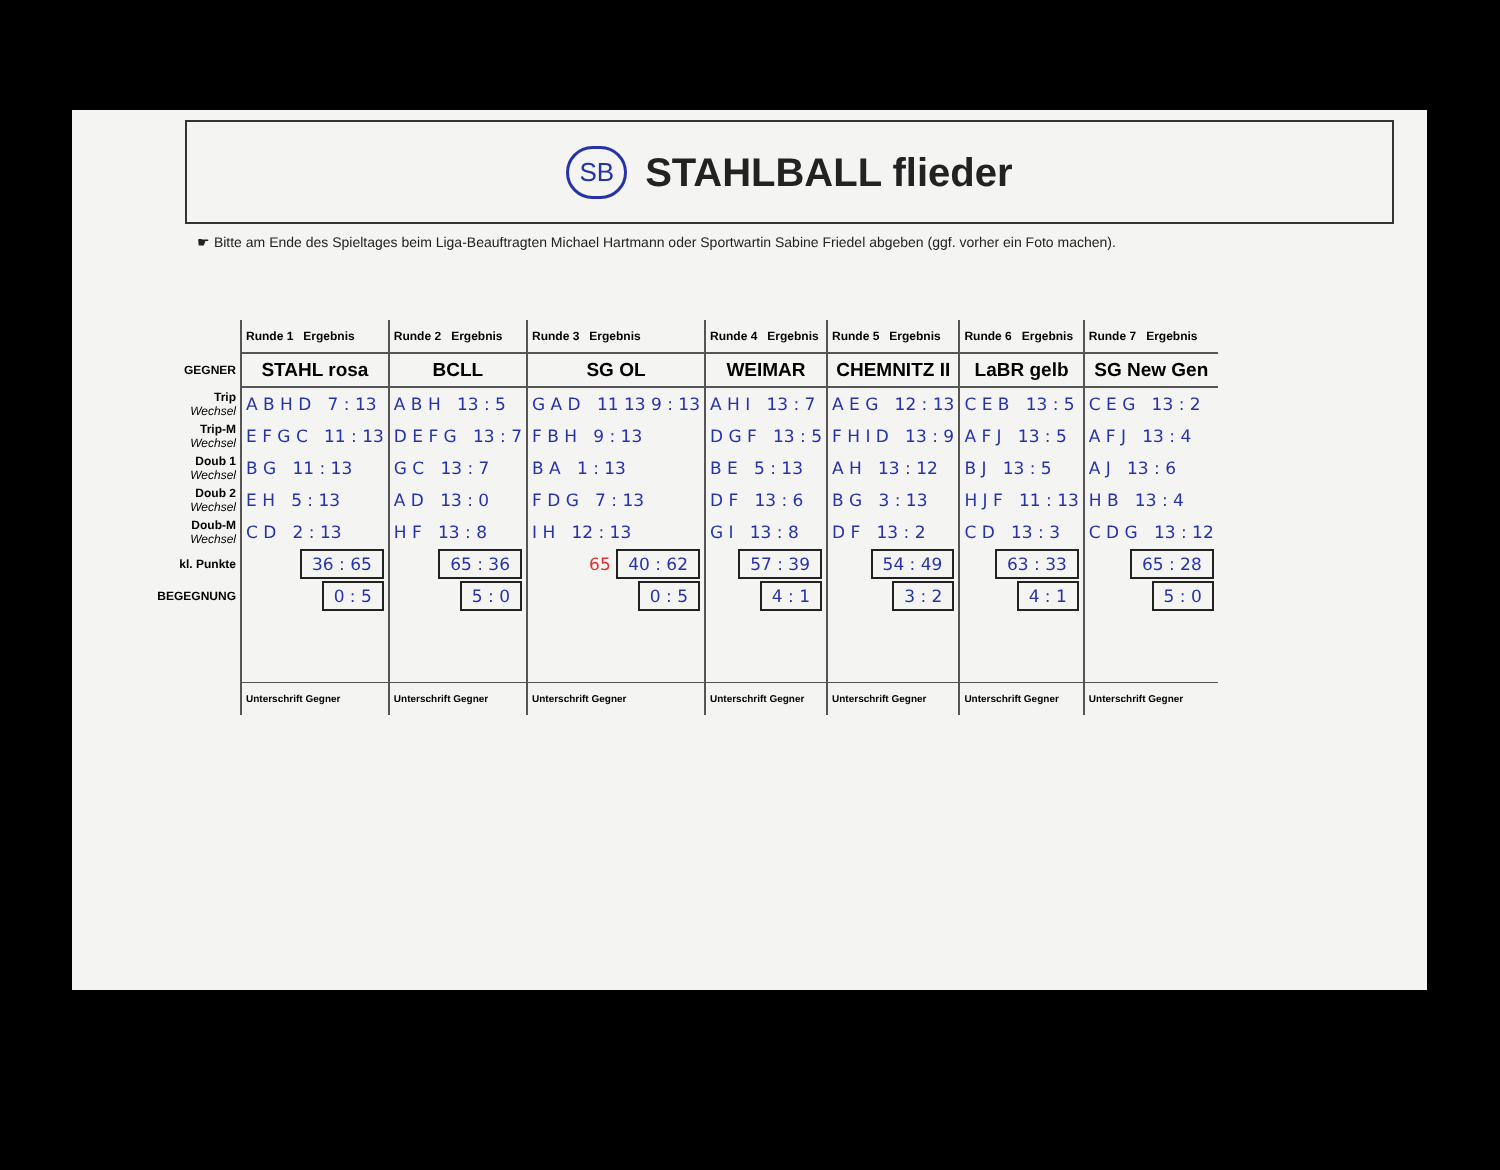SB STAHLBALL flieder
☛ Bitte am Ende des Spieltages beim Liga-Beauftragten Michael Hartmann oder Sportwartin Sabine Friedel abgeben (ggf. vorher ein Foto machen).
| | Runde 1 Ergebnis | Runde 2 Ergebnis | Runde 3 Ergebnis | Runde 4 Ergebnis | Runde 5 Ergebnis | Runde 6 Ergebnis | Runde 7 Ergebnis |
| --- | --- | --- | --- | --- | --- | --- | --- |
| GEGNER | STAHL rosa | BCLL | SG OL | WEIMAR | CHEMNITZ II | LaBR gelb | SG New Gen |
| Trip Wechsel | A B H D 7 : 13 | A B H 13 : 5 | G A D 11 13 9 : 13 | A H I 13 : 7 | A E G 12 : 13 | C E B 13 : 5 | C E G 13 : 2 |
| Trip-M Wechsel | E F G C 11 : 13 | D E F G 13 : 7 | F B H 9 : 13 | D G F 13 : 5 | F H I D 13 : 9 | A F J 13 : 5 | A F J 13 : 4 |
| Doub 1 Wechsel | B G 11 : 13 | G C 13 : 7 | B A 1 : 13 | B E 5 : 13 | A H 13 : 12 | B J 13 : 5 | A J 13 : 6 |
| Doub 2 Wechsel | E H 5 : 13 | A D 13 : 0 | F D G 7 : 13 | D F 13 : 6 | B G 3 : 13 | H J F 11 : 13 | H B 13 : 4 |
| Doub-M Wechsel | C D 2 : 13 | H F 13 : 8 | I H 12 : 13 | G I 13 : 8 | D F 13 : 2 | C D 13 : 3 | C D G 13 : 12 |
| kl. Punkte | 36 : 65 | 65 : 36 | 65 40 : 62 | 57 : 39 | 54 : 49 | 63 : 33 | 65 : 28 |
| BEGEGNUNG | 0 : 5 | 5 : 0 | 0 : 5 | 4 : 1 | 3 : 2 | 4 : 1 | 5 : 0 |
| | Unterschrift Gegner | Unterschrift Gegner | Unterschrift Gegner | Unterschrift Gegner | Unterschrift Gegner | Unterschrift Gegner | Unterschrift Gegner |